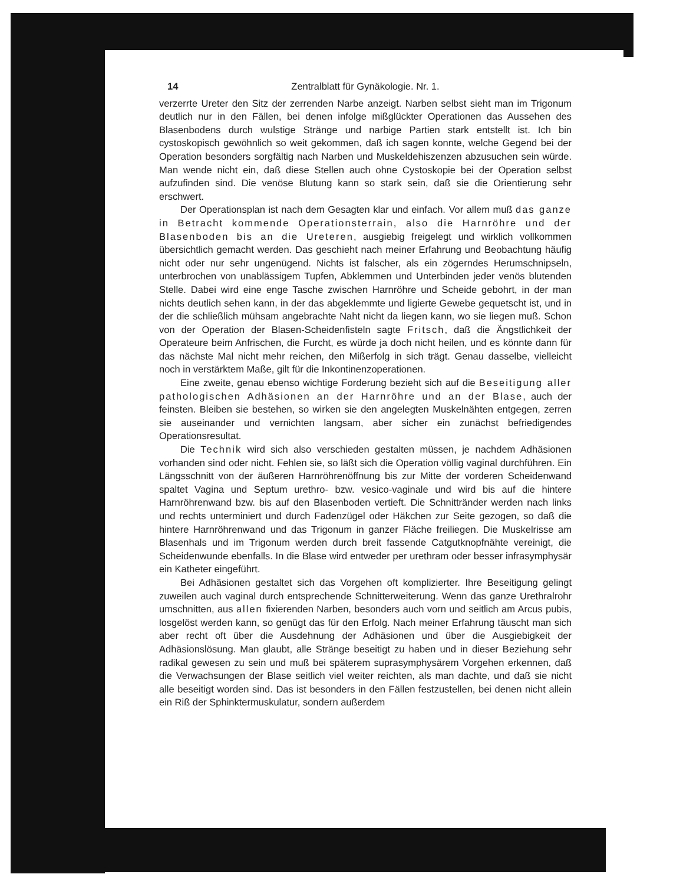14 Zentralblatt für Gynäkologie. Nr. 1.
verzerrte Ureter den Sitz der zerrenden Narbe anzeigt. Narben selbst sieht man im Trigonum deutlich nur in den Fällen, bei denen infolge mißglückter Operationen das Aussehen des Blasenbodens durch wulstige Stränge und narbige Partien stark entstellt ist. Ich bin cystoskopisch gewöhnlich so weit gekommen, daß ich sagen konnte, welche Gegend bei der Operation besonders sorgfältig nach Narben und Muskeldehiszenzen abzusuchen sein würde. Man wende nicht ein, daß diese Stellen auch ohne Cystoskopie bei der Operation selbst aufzufinden sind. Die venöse Blutung kann so stark sein, daß sie die Orientierung sehr erschwert.
Der Operationsplan ist nach dem Gesagten klar und einfach. Vor allem muß das ganze in Betracht kommende Operationsterrain, also die Harnröhre und der Blasenboden bis an die Ureteren, ausgiebig freigelegt und wirklich vollkommen übersichtlich gemacht werden. Das geschieht nach meiner Erfahrung und Beobachtung häufig nicht oder nur sehr ungenügend. Nichts ist falscher, als ein zögerndes Herumschnipseln, unterbrochen von unablässigem Tupfen, Abklemmen und Unterbinden jeder venös blutenden Stelle. Dabei wird eine enge Tasche zwischen Harnröhre und Scheide gebohrt, in der man nichts deutlich sehen kann, in der das abgeklemmte und ligierte Gewebe gequetscht ist, und in der die schließlich mühsam angebrachte Naht nicht da liegen kann, wo sie liegen muß. Schon von der Operation der Blasen-Scheidenfisteln sagte Fritsch, daß die Ängstlichkeit der Operateure beim Anfrischen, die Furcht, es würde ja doch nicht heilen, und es könnte dann für das nächste Mal nicht mehr reichen, den Mißerfolg in sich trägt. Genau dasselbe, vielleicht noch in verstärktem Maße, gilt für die Inkontinenzoperationen.
Eine zweite, genau ebenso wichtige Forderung bezieht sich auf die Beseitigung aller pathologischen Adhäsionen an der Harnröhre und an der Blase, auch der feinsten. Bleiben sie bestehen, so wirken sie den angelegten Muskelnähten entgegen, zerren sie auseinander und vernichten langsam, aber sicher ein zunächst befriedigendes Operationsresultat.
Die Technik wird sich also verschieden gestalten müssen, je nachdem Adhäsionen vorhanden sind oder nicht. Fehlen sie, so läßt sich die Operation völlig vaginal durchführen. Ein Längsschnitt von der äußeren Harnröhrenöffnung bis zur Mitte der vorderen Scheidenwand spaltet Vagina und Septum urethro- bzw. vesico-vaginale und wird bis auf die hintere Harnröhrenwand bzw. bis auf den Blasenboden vertieft. Die Schnittränder werden nach links und rechts unterminiert und durch Fadenzügel oder Häkchen zur Seite gezogen, so daß die hintere Harnröhrenwand und das Trigonum in ganzer Fläche freiliegen. Die Muskelrisse am Blasenhals und im Trigonum werden durch breit fassende Catgutknopfnähte vereinigt, die Scheidenwunde ebenfalls. In die Blase wird entweder per urethram oder besser infrasymphysär ein Katheter eingeführt.
Bei Adhäsionen gestaltet sich das Vorgehen oft komplizierter. Ihre Beseitigung gelingt zuweilen auch vaginal durch entsprechende Schnitterweiterung. Wenn das ganze Urethralrohr umschnitten, aus allen fixierenden Narben, besonders auch vorn und seitlich am Arcus pubis, losgelöst werden kann, so genügt das für den Erfolg. Nach meiner Erfahrung täuscht man sich aber recht oft über die Ausdehnung der Adhäsionen und über die Ausgiebigkeit der Adhäsionslösung. Man glaubt, alle Stränge beseitigt zu haben und in dieser Beziehung sehr radikal gewesen zu sein und muß bei späterem suprasymphysärem Vorgehen erkennen, daß die Verwachsungen der Blase seitlich viel weiter reichten, als man dachte, und daß sie nicht alle beseitigt worden sind. Das ist besonders in den Fällen festzustellen, bei denen nicht allein ein Riß der Sphinktermuskulatur, sondern außerdem